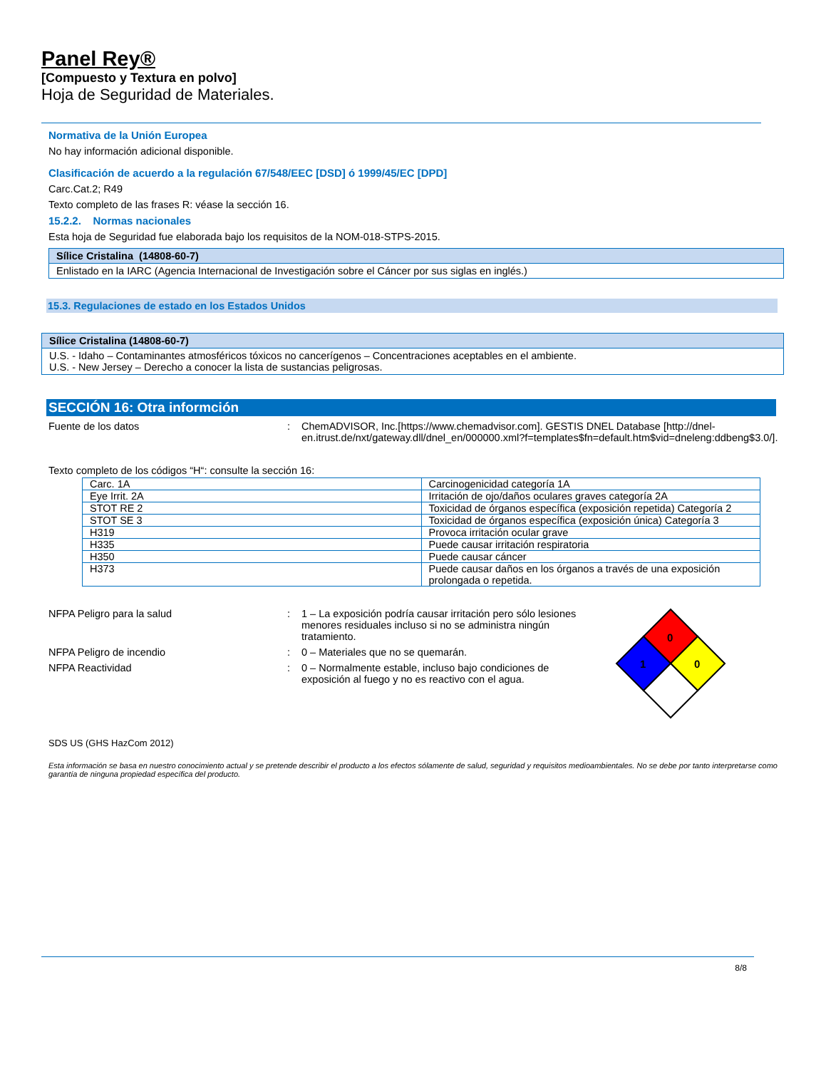Panel Rey®
[Compuesto y Textura en polvo]
Hoja de Seguridad de Materiales.
Normativa de la Unión Europea
No hay información adicional disponible.
Clasificación de acuerdo a la regulación 67/548/EEC [DSD] ó 1999/45/EC [DPD]
Carc.Cat.2; R49
Texto completo de las frases R: véase la sección 16.
15.2.2. Normas nacionales
Esta hoja de Seguridad fue elaborada bajo los requisitos de la NOM-018-STPS-2015.
| Sílice Cristalina (14808-60-7) |
| Enlistado en la IARC (Agencia Internacional de Investigación sobre el Cáncer por sus siglas en inglés.) |
15.3. Regulaciones de estado en los Estados Unidos
| Sílice Cristalina (14808-60-7) |
| U.S. - Idaho – Contaminantes atmosféricos tóxicos no cancerígenos – Concentraciones aceptables en el ambiente. U.S. - New Jersey – Derecho a conocer la lista de sustancias peligrosas. |
SECCIÓN 16: Otra informción
Fuente de los datos : ChemADVISOR, Inc.[https://www.chemadvisor.com]. GESTIS DNEL Database [http://dnel-en.itrust.de/nxt/gateway.dll/dnel_en/000000.xml?f=templates$fn=default.htm$vid=dneleng:ddbeng$3.0/].
Texto completo de los códigos “H“: consulte la sección 16:
| Carc. 1A | Carcinogenicidad categoría 1A |
| Eye Irrit. 2A | Irritación de ojo/daños oculares graves categoría 2A |
| STOT RE 2 | Toxicidad de órganos específica (exposición repetida) Categoría 2 |
| STOT SE 3 | Toxicidad de órganos específica (exposición única) Categoría 3 |
| H319 | Provoca irritación ocular grave |
| H335 | Puede causar irritación respiratoria |
| H350 | Puede causar cáncer |
| H373 | Puede causar daños en los órganos a través de una exposición prolongada o repetida. |
NFPA Peligro para la salud : 1 – La exposición podría causar irritación pero sólo lesiones menores residuales incluso si no se administra ningún tratamiento.
NFPA Peligro de incendio : 0 – Materiales que no se quemarán.
NFPA Reactividad : 0 – Normalmente estable, incluso bajo condiciones de exposición al fuego y no es reactivo con el agua.
0
1
0
SDS US (GHS HazCom 2012)
Esta información se basa en nuestro conocimiento actual y se pretende describir el producto a los efectos sólamente de salud, seguridad y requisitos medioambientales. No se debe por tanto interpretarse como garantía de ninguna propiedad específica del producto.
8/8